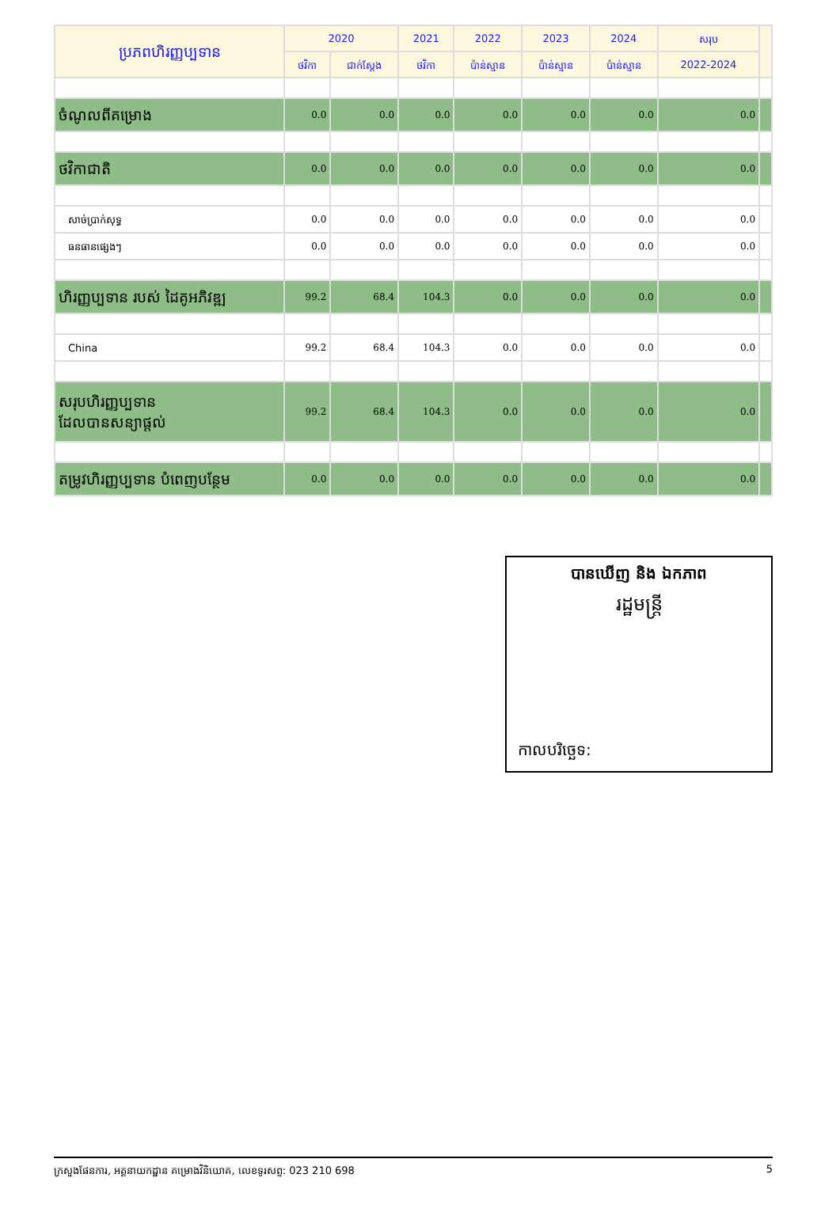| ប្រភពហិរញ្ញប្បទាន | 2020 | | 2021 | 2022 | 2023 | 2024 | សរុប | |
| --- | --- | --- | --- | --- | --- | --- | --- | --- |
| | ថវិកា | ជាក់ស្តែង | ថវិកា | ប៉ាន់ស្មាន | ប៉ាន់ស្មាន | ប៉ាន់ស្មាន | 2022-2024 | |
| ចំណូលពីគម្រោង | 0.0 | 0.0 | 0.0 | 0.0 | 0.0 | 0.0 | 0.0 | |
| ថវិកាជាតិ | 0.0 | 0.0 | 0.0 | 0.0 | 0.0 | 0.0 | 0.0 | |
| សាច់ប្រាក់សុទ្ធ | 0.0 | 0.0 | 0.0 | 0.0 | 0.0 | 0.0 | 0.0 | |
| ធនធានផ្សេងៗ | 0.0 | 0.0 | 0.0 | 0.0 | 0.0 | 0.0 | 0.0 | |
| ហិរញ្ញប្បទាន របស់ ដៃគូអភិវឌ្ឍ | 99.2 | 68.4 | 104.3 | 0.0 | 0.0 | 0.0 | 0.0 | |
| China | 99.2 | 68.4 | 104.3 | 0.0 | 0.0 | 0.0 | 0.0 | |
| សរុបហិរញ្ញប្បទាន ដែលបានសន្យាផ្តល់ | 99.2 | 68.4 | 104.3 | 0.0 | 0.0 | 0.0 | 0.0 | |
| តម្រូវហិរញ្ញប្បទាន បំពេញបន្ថែម | 0.0 | 0.0 | 0.0 | 0.0 | 0.0 | 0.0 | 0.0 | |
បានឃើញ និង ឯកភាព
រដ្ឋមន្ត្រី
កាលបរិច្ឆេទ:
ក្រសួងផែនការ, អគ្គនាយកដ្ឋាន គម្រោងវិនិយោគ, លេខទូរសព្ទ: 023 210 698 5